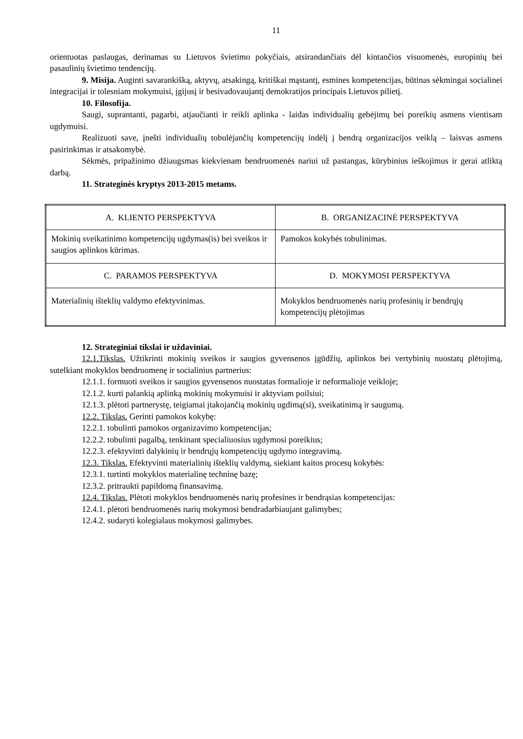11
orientuotas paslaugas, derinamas su Lietuvos švietimo pokyčiais, atsirandančiais dėl kintančios visuomenės, europinių bei pasaulinių švietimo tendencijų.
9. Misija. Auginti savarankišką, aktyvų, atsakingą, kritiškai mąstantį, esmines kompetencijas, būtinas sėkmingai socialinei integracijai ir tolesniam mokymuisi, įgijusį ir besivadovaujantį demokratijos principais Lietuvos pilietį.
10. Filosofija.
Saugi, suprantanti, pagarbi, atjaučianti ir reikli aplinka - laidas individualių gebėjimų bei poreikių asmens vientisam ugdymuisi.
Realizuoti save, įnešti individualių tobulėjančių kompetencijų indėlį į bendrą organizacijos veiklą – laisvas asmens pasirinkimas ir atsakomybė.
Sėkmės, pripažinimo džiaugsmas kiekvienam bendruomenės nariui už pastangas, kūrybinius ieškojimus ir gerai atliktą darbą.
11. Strateginės kryptys 2013-2015 metams.
| A. KLIENTO PERSPEKTYVA | B. ORGANIZACINĖ PERSPEKTYVA |
| Mokinių sveikatinimo kompetencijų ugdymas(is) bei sveikos ir saugios aplinkos kūrimas. | Pamokos kokybės tobulinimas. |
| C. PARAMOS PERSPEKTYVA | D. MOKYMOSI PERSPEKTYVA |
| Materialinių išteklių valdymo efektyvinimas. | Mokyklos bendruomenės narių profesinių ir bendrųjų kompetencijų plėtojimas |
12. Strateginiai tikslai ir uždaviniai.
12.1.Tikslas. Užtikrinti mokinių sveikos ir saugios gyvensenos įgūdžių, aplinkos bei vertybinių nuostatų plėtojimą, sutelkiant mokyklos bendruomenę ir socialinius partnerius:
12.1.1. formuoti sveikos ir saugios gyvensenos nuostatas formalioje ir neformalioje veikloje;
12.1.2. kurti palankią aplinką mokinių mokymuisi ir aktyviam poilsiui;
12.1.3. plėtoti partnerystę, teigiamai įtakojančią mokinių ugdimą(si), sveikatinimą ir saugumą.
12.2. Tikslas. Gerinti pamokos kokybę:
12.2.1. tobulinti pamokos organizavimo kompetencijas;
12.2.2. tobulinti pagalbą, tenkinant specialiuosius ugdymosi poreikius;
12.2.3. efektyvinti dalykinių ir bendrųjų kompetencijų ugdymo integravimą.
12.3. Tikslas. Efektyvinti materialinių išteklių valdymą, siekiant kaitos procesų kokybės:
12.3.1. turtinti mokyklos materialinę techninę bazę;
12.3.2. pritraukti papildomą finansavimą.
12.4. Tikslas. Plėtoti mokyklos bendruomenės narių profesines ir bendrąsias kompetencijas:
12.4.1. plėtoti bendruomenės narių mokymosi bendradarbiaujant galimybes;
12.4.2. sudaryti kolegialaus mokymosi galimybes.